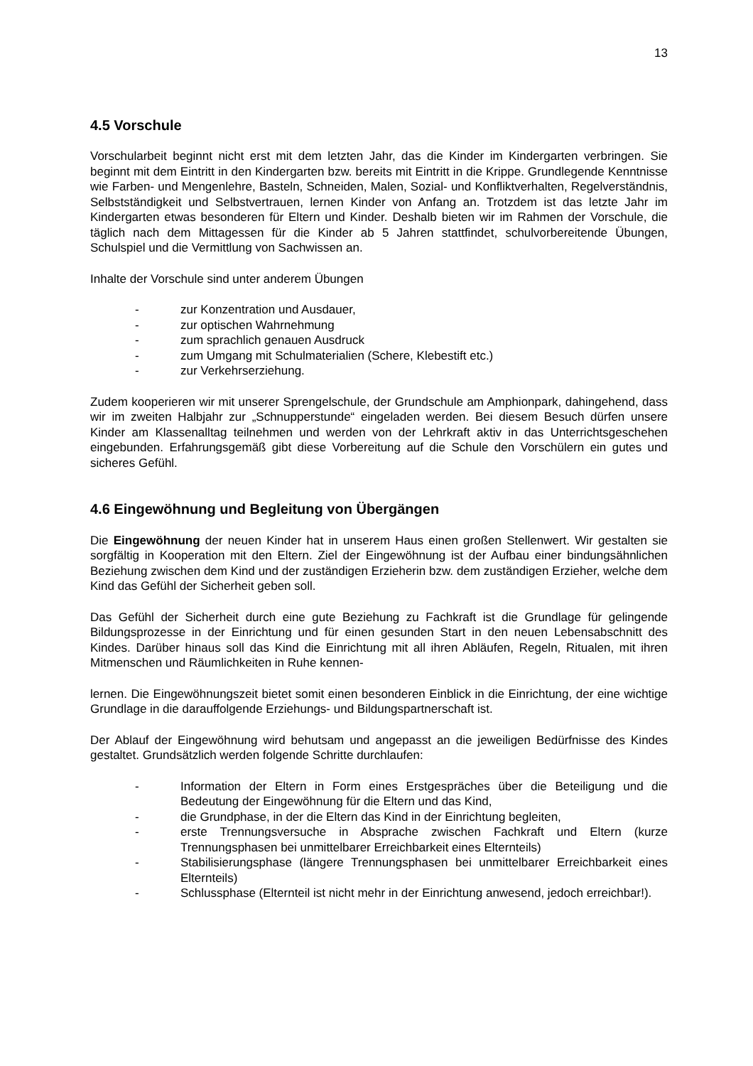13
4.5 Vorschule
Vorschularbeit beginnt nicht erst mit dem letzten Jahr, das die Kinder im Kindergarten verbringen. Sie beginnt mit dem Eintritt in den Kindergarten bzw. bereits mit Eintritt in die Krippe. Grundlegende Kenntnisse wie Farben- und Mengenlehre, Basteln, Schneiden, Malen, Sozial- und Konfliktverhalten, Regelverständnis, Selbstständigkeit und Selbstvertrauen, lernen Kinder von Anfang an. Trotzdem ist das letzte Jahr im Kindergarten etwas besonderen für Eltern und Kinder. Deshalb bieten wir im Rahmen der Vorschule, die täglich nach dem Mittagessen für die Kinder ab 5 Jahren stattfindet, schulvorbereitende Übungen, Schulspiel und die Vermittlung von Sachwissen an.
Inhalte der Vorschule sind unter anderem Übungen
- zur Konzentration und Ausdauer,
- zur optischen Wahrnehmung
- zum sprachlich genauen Ausdruck
- zum Umgang mit Schulmaterialien (Schere, Klebestift etc.)
- zur Verkehrserziehung.
Zudem kooperieren wir mit unserer Sprengelschule, der Grundschule am Amphionpark, dahingehend, dass wir im zweiten Halbjahr zur „Schnupperstunde“ eingeladen werden. Bei diesem Besuch dürfen unsere Kinder am Klassenalltag teilnehmen und werden von der Lehrkraft aktiv in das Unterrichtsgeschehen eingebunden. Erfahrungsgemäß gibt diese Vorbereitung auf die Schule den Vorschülern ein gutes und sicheres Gefühl.
4.6 Eingewöhnung und Begleitung von Übergängen
Die Eingewöhnung der neuen Kinder hat in unserem Haus einen großen Stellenwert. Wir gestalten sie sorgfältig in Kooperation mit den Eltern. Ziel der Eingewöhnung ist der Aufbau einer bindungsähnlichen Beziehung zwischen dem Kind und der zuständigen Erzieherin bzw. dem zuständigen Erzieher, welche dem Kind das Gefühl der Sicherheit geben soll.
Das Gefühl der Sicherheit durch eine gute Beziehung zu Fachkraft ist die Grundlage für gelingende Bildungsprozesse in der Einrichtung und für einen gesunden Start in den neuen Lebensabschnitt des Kindes. Darüber hinaus soll das Kind die Einrichtung mit all ihren Abläufen, Regeln, Ritualen, mit ihren Mitmenschen und Räumlichkeiten in Ruhe kennen-
lernen. Die Eingewöhnungszeit bietet somit einen besonderen Einblick in die Einrichtung, der eine wichtige Grundlage in die darauffolgende Erziehungs- und Bildungspartnerschaft ist.
Der Ablauf der Eingewöhnung wird behutsam und angepasst an die jeweiligen Bedürfnisse des Kindes gestaltet. Grundsätzlich werden folgende Schritte durchlaufen:
- Information der Eltern in Form eines Erstgespräches über die Beteiligung und die Bedeutung der Eingewöhnung für die Eltern und das Kind,
- die Grundphase, in der die Eltern das Kind in der Einrichtung begleiten,
- erste Trennungsversuche in Absprache zwischen Fachkraft und Eltern (kurze Trennungsphasen bei unmittelbarer Erreichbarkeit eines Elternteils)
- Stabilisierungsphase (längere Trennungsphasen bei unmittelbarer Erreichbarkeit eines Elternteils)
- Schlussphase (Elternteil ist nicht mehr in der Einrichtung anwesend, jedoch erreichbar!).